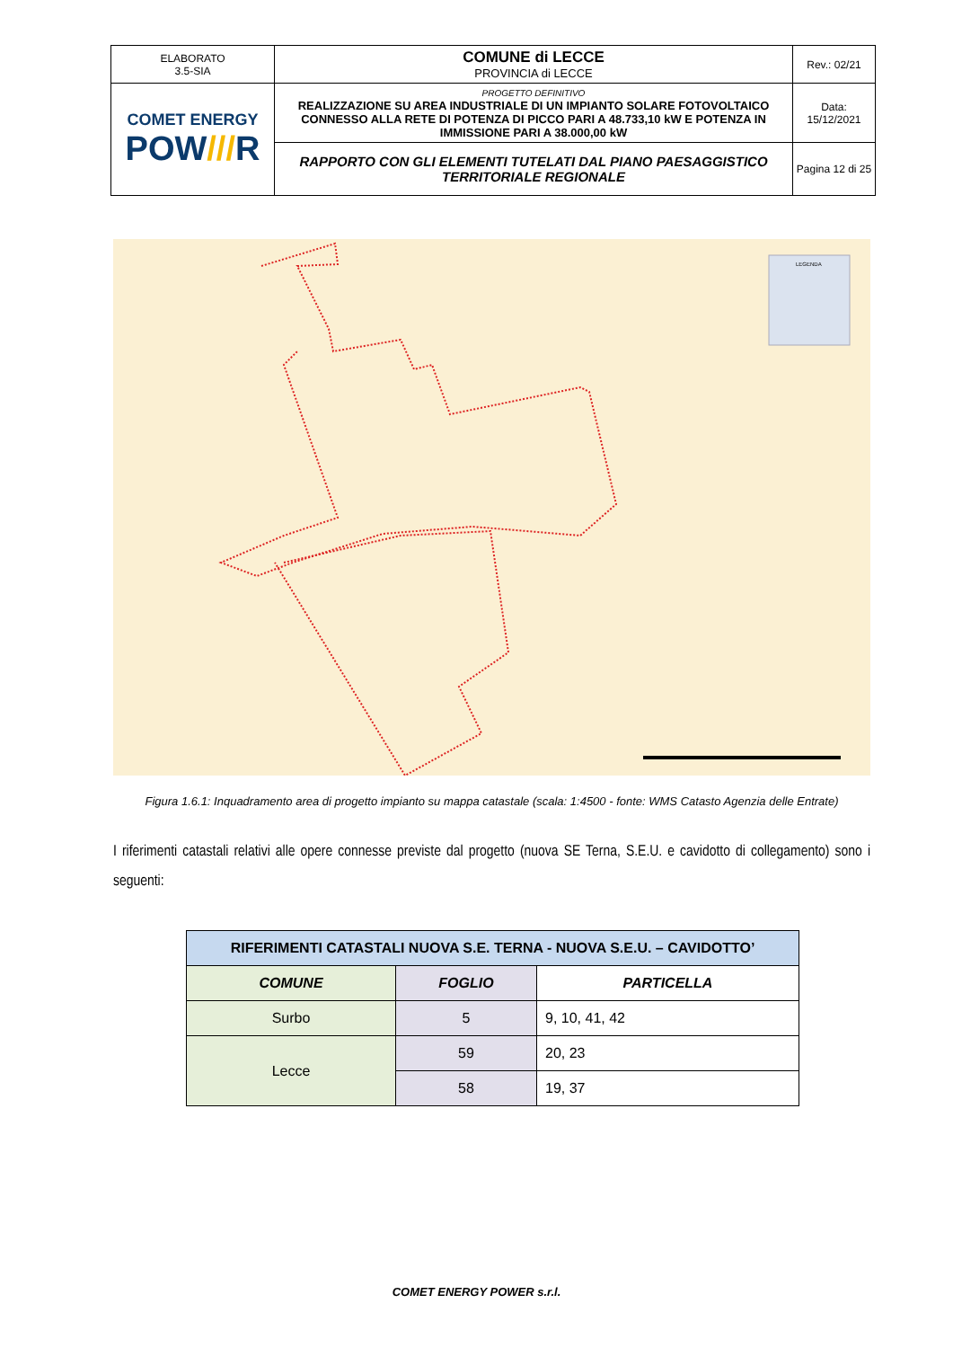| ELABORATO 3.5-SIA | COMUNE di LECCE PROVINCIA di LECCE | Rev.: 02/21 |
| COMET ENERGY POW /// R | PROGETTO DEFINITIVO REALIZZAZIONE SU AREA INDUSTRIALE DI UN IMPIANTO SOLARE FOTOVOLTAICO CONNESSO ALLA RETE DI POTENZA DI PICCO PARI A 48.733,10 kW E POTENZA IN IMMISSIONE PARI A 38.000,00 kW | Data: 15/12/2021 |
| | RAPPORTO CON GLI ELEMENTI TUTELATI DAL PIANO PAESAGGISTICO TERRITORIALE REGIONALE | Pagina 12 di 25 |
LEGENDA
Figura 1.6.1: Inquadramento area di progetto impianto su mappa catastale (scala: 1:4500 - fonte: WMS Catasto Agenzia delle Entrate)
I riferimenti catastali relativi alle opere connesse previste dal progetto (nuova SE Terna, S.E.U. e cavidotto di collegamento) sono i seguenti:
| RIFERIMENTI CATASTALI NUOVA S.E. TERNA - NUOVA S.E.U. – CAVIDOTTO’ | | |
| --- | --- | --- |
| COMUNE | FOGLIO | PARTICELLA |
| Surbo | 5 | 9, 10, 41, 42 |
| Lecce | 59 | 20, 23 |
| | 58 | 19, 37 |
COMET ENERGY POWER s.r.l.